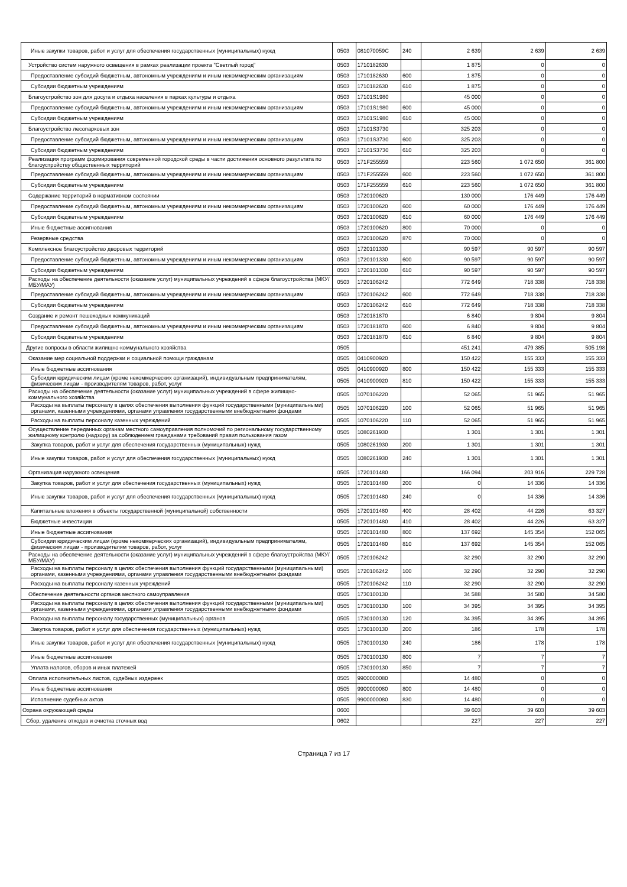| Иные закупки товаров, работ и услуг для обеспечения государственных (муниципальных) нужд | 0503 | 081070059C | 240 | 2 639 | 2 639 | 2 639 |
| Устройство систем наружного освещения в рамках реализации проекта "Светлый город" | 0503 | 1710182630 | | 1 875 | 0 | 0 |
| Предоставление субсидий бюджетным, автономным учреждениям и иным некоммерческим организациям | 0503 | 1710182630 | 600 | 1 875 | 0 | 0 |
| Субсидии бюджетным учреждениям | 0503 | 1710182630 | 610 | 1 875 | 0 | 0 |
| Благоустройство зон для досуга и отдыха населения в парках культуры и отдыха | 0503 | 17101S1980 | | 45 000 | 0 | 0 |
| Предоставление субсидий бюджетным, автономным учреждениям и иным некоммерческим организациям | 0503 | 17101S1980 | 600 | 45 000 | 0 | 0 |
| Субсидии бюджетным учреждениям | 0503 | 17101S1980 | 610 | 45 000 | 0 | 0 |
| Благоустройство лесопарковых зон | 0503 | 17101S3730 | | 325 203 | 0 | 0 |
| Предоставление субсидий бюджетным, автономным учреждениям и иным некоммерческим организациям | 0503 | 17101S3730 | 600 | 325 203 | 0 | 0 |
| Субсидии бюджетным учреждениям | 0503 | 17101S3730 | 610 | 325 203 | 0 | 0 |
| Реализация программ формирования современной городской среды в части достижения основного результата по благоустройству общественных территорий | 0503 | 171F255559 | | 223 560 | 1 072 650 | 361 800 |
| Предоставление субсидий бюджетным, автономным учреждениям и иным некоммерческим организациям | 0503 | 171F255559 | 600 | 223 560 | 1 072 650 | 361 800 |
| Субсидии бюджетным учреждениям | 0503 | 171F255559 | 610 | 223 560 | 1 072 650 | 361 800 |
| Содержание территорий в нормативном состоянии | 0503 | 1720100620 | | 130 000 | 176 449 | 176 449 |
| Предоставление субсидий бюджетным, автономным учреждениям и иным некоммерческим организациям | 0503 | 1720100620 | 600 | 60 000 | 176 449 | 176 449 |
| Субсидии бюджетным учреждениям | 0503 | 1720100620 | 610 | 60 000 | 176 449 | 176 449 |
| Иные бюджетные ассигнования | 0503 | 1720100620 | 800 | 70 000 | 0 | 0 |
| Резервные средства | 0503 | 1720100620 | 870 | 70 000 | 0 | 0 |
| Комплексное благоустройство дворовых территорий | 0503 | 1720101330 | | 90 597 | 90 597 | 90 597 |
| Предоставление субсидий бюджетным, автономным учреждениям и иным некоммерческим организациям | 0503 | 1720101330 | 600 | 90 597 | 90 597 | 90 597 |
| Субсидии бюджетным учреждениям | 0503 | 1720101330 | 610 | 90 597 | 90 597 | 90 597 |
| Расходы на обеспечение деятельности (оказание услуг) муниципальных учреждений в сфере благоустройства (МКУ/МБУ/МАУ) | 0503 | 1720106242 | | 772 649 | 718 338 | 718 338 |
| Предоставление субсидий бюджетным, автономным учреждениям и иным некоммерческим организациям | 0503 | 1720106242 | 600 | 772 649 | 718 338 | 718 338 |
| Субсидии бюджетным учреждениям | 0503 | 1720106242 | 610 | 772 649 | 718 338 | 718 338 |
| Создание и ремонт пешеходных коммуникаций | 0503 | 1720181870 | | 6 840 | 9 804 | 9 804 |
| Предоставление субсидий бюджетным, автономным учреждениям и иным некоммерческим организациям | 0503 | 1720181870 | 600 | 6 840 | 9 804 | 9 804 |
| Субсидии бюджетным учреждениям | 0503 | 1720181870 | 610 | 6 840 | 9 804 | 9 804 |
| Другие вопросы в области жилищно-коммунального хозяйства | 0505 | | | 451 241 | 479 385 | 505 198 |
| Оказание мер социальной поддержки и социальной помощи гражданам | 0505 | 0410900920 | | 150 422 | 155 333 | 155 333 |
| Иные бюджетные ассигнования | 0505 | 0410900920 | 800 | 150 422 | 155 333 | 155 333 |
| Субсидии юридическим лицам (кроме некоммерческих организаций), индивидуальным предпринимателям, физическим лицам - производителям товаров, работ, услуг | 0505 | 0410900920 | 810 | 150 422 | 155 333 | 155 333 |
| Расходы на обеспечение деятельности (оказание услуг) муниципальных учреждений в сфере жилищно-коммунального хозяйства | 0505 | 1070106220 | | 52 065 | 51 965 | 51 965 |
| Расходы на выплаты персоналу в целях обеспечения выполнения функций государственными (муниципальными) органами, казенными учреждениями, органами управления государственными внебюджетными фондами | 0505 | 1070106220 | 100 | 52 065 | 51 965 | 51 965 |
| Расходы на выплаты персоналу казенных учреждений | 0505 | 1070106220 | 110 | 52 065 | 51 965 | 51 965 |
| Осуществление переданных органам местного самоуправления полномочий по региональному государственному жилищному контролю (надзору) за соблюдением гражданами требований правил пользования газом | 0505 | 1080261930 | | 1 301 | 1 301 | 1 301 |
| Закупка товаров, работ и услуг для обеспечения государственных (муниципальных) нужд | 0505 | 1080261930 | 200 | 1 301 | 1 301 | 1 301 |
| Иные закупки товаров, работ и услуг для обеспечения государственных (муниципальных) нужд | 0505 | 1080261930 | 240 | 1 301 | 1 301 | 1 301 |
| Организация наружного освещения | 0505 | 1720101480 | | 166 094 | 203 916 | 229 728 |
| Закупка товаров, работ и услуг для обеспечения государственных (муниципальных) нужд | 0505 | 1720101480 | 200 | 0 | 14 336 | 14 336 |
| Иные закупки товаров, работ и услуг для обеспечения государственных (муниципальных) нужд | 0505 | 1720101480 | 240 | 0 | 14 336 | 14 336 |
| Капитальные вложения в объекты государственной (муниципальной) собственности | 0505 | 1720101480 | 400 | 28 402 | 44 226 | 63 327 |
| Бюджетные инвестиции | 0505 | 1720101480 | 410 | 28 402 | 44 226 | 63 327 |
| Иные бюджетные ассигнования | 0505 | 1720101480 | 800 | 137 692 | 145 354 | 152 065 |
| Субсидии юридическим лицам (кроме некоммерческих организаций), индивидуальным предпринимателям, физическим лицам - производителям товаров, работ, услуг | 0505 | 1720101480 | 810 | 137 692 | 145 354 | 152 065 |
| Расходы на обеспечение деятельности (оказание услуг) муниципальных учреждений в сфере благоустройства (МКУ/МБУ/МАУ) | 0505 | 1720106242 | | 32 290 | 32 290 | 32 290 |
| Расходы на выплаты персоналу в целях обеспечения выполнения функций государственными (муниципальными) органами, казенными учреждениями, органами управления государственными внебюджетными фондами | 0505 | 1720106242 | 100 | 32 290 | 32 290 | 32 290 |
| Расходы на выплаты персоналу казенных учреждений | 0505 | 1720106242 | 110 | 32 290 | 32 290 | 32 290 |
| Обеспечение деятельности органов местного самоуправления | 0505 | 1730100130 | | 34 588 | 34 580 | 34 580 |
| Расходы на выплаты персоналу в целях обеспечения выполнения функций государственными (муниципальными) органами, казенными учреждениями, органами управления государственными внебюджетными фондами | 0505 | 1730100130 | 100 | 34 395 | 34 395 | 34 395 |
| Расходы на выплаты персоналу государственных (муниципальных) органов | 0505 | 1730100130 | 120 | 34 395 | 34 395 | 34 395 |
| Закупка товаров, работ и услуг для обеспечения государственных (муниципальных) нужд | 0505 | 1730100130 | 200 | 186 | 178 | 178 |
| Иные закупки товаров, работ и услуг для обеспечения государственных (муниципальных) нужд | 0505 | 1730100130 | 240 | 186 | 178 | 178 |
| Иные бюджетные ассигнования | 0505 | 1730100130 | 800 | 7 | 7 | 7 |
| Уплата налогов, сборов и иных платежей | 0505 | 1730100130 | 850 | 7 | 7 | 7 |
| Оплата исполнительных листов, судебных издержек | 0505 | 9900000080 | | 14 480 | 0 | 0 |
| Иные бюджетные ассигнования | 0505 | 9900000080 | 800 | 14 480 | 0 | 0 |
| Исполнение судебных актов | 0505 | 9900000080 | 830 | 14 480 | 0 | 0 |
| Охрана окружающей среды | 0600 | | | 39 603 | 39 603 | 39 603 |
| Сбор, удаление отходов и очистка сточных вод | 0602 | | | 227 | 227 | 227 |
Страница 7 из 17